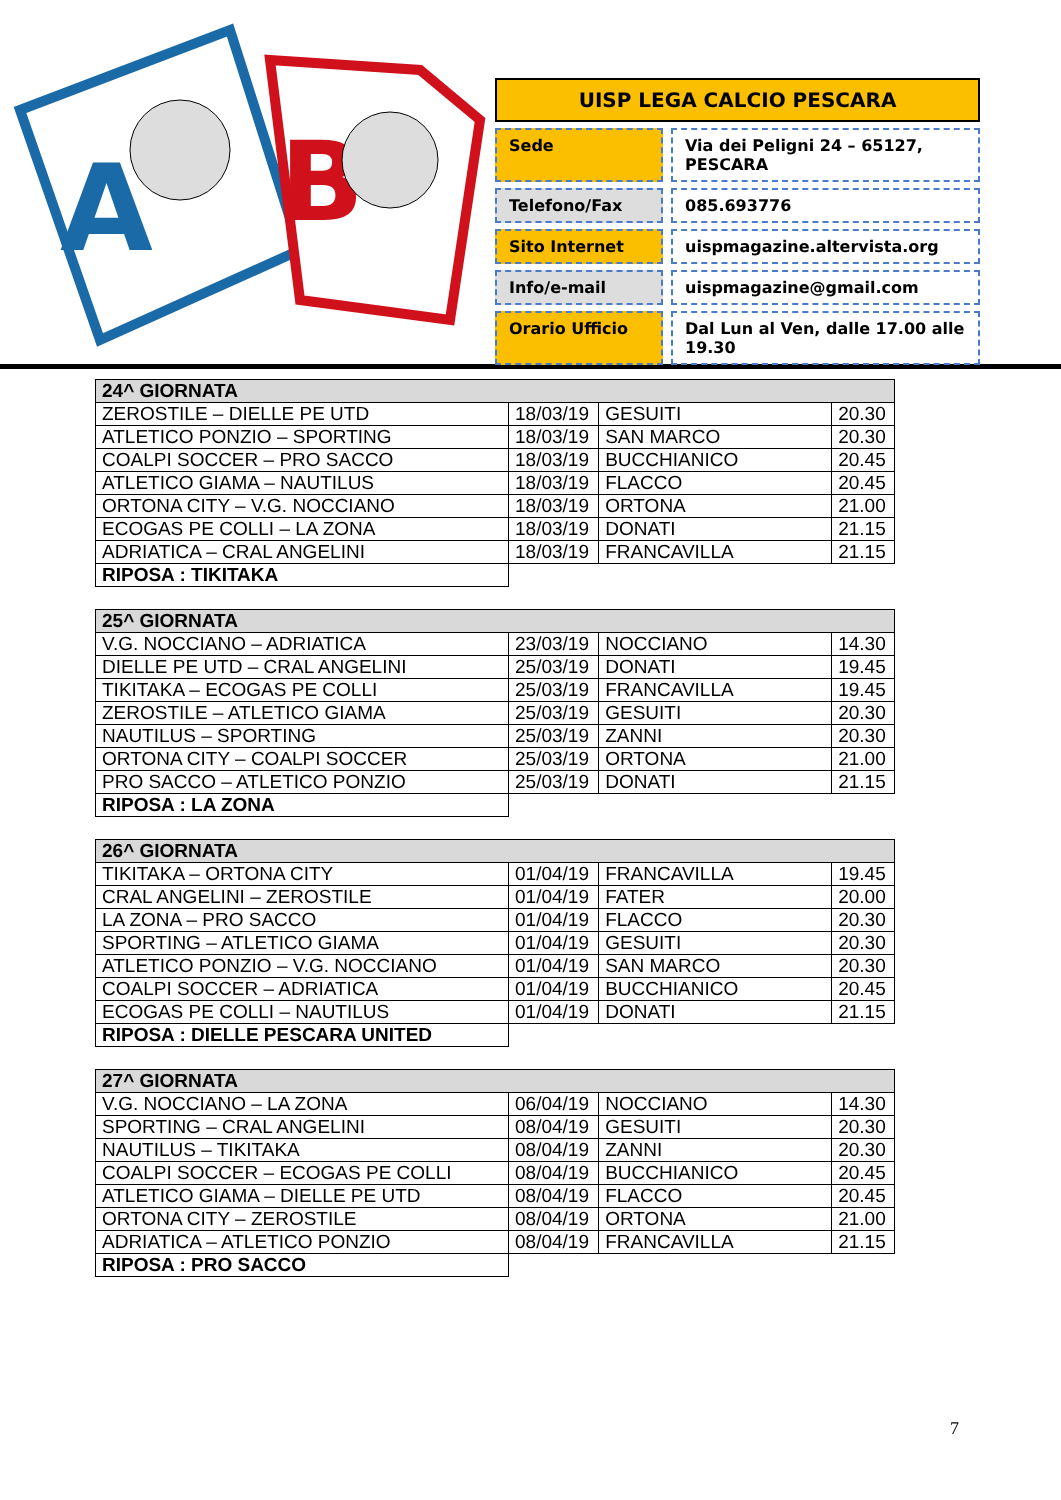A
B
UISP LEGA CALCIO PESCARA
Sede Via dei Peligni 24 – 65127, PESCARA
Telefono/Fax 085.693776
Sito Internet uispmagazine.altervista.org
Info/e-mail uispmagazine@gmail.com
Orario Ufficio Dal Lun al Ven, dalle 17.00 alle 19.30
| 24^ GIORNATA | | | |
| --- | --- | --- | --- |
| ZEROSTILE – DIELLE PE UTD | 18/03/19 | GESUITI | 20.30 |
| ATLETICO PONZIO – SPORTING | 18/03/19 | SAN MARCO | 20.30 |
| COALPI SOCCER – PRO SACCO | 18/03/19 | BUCCHIANICO | 20.45 |
| ATLETICO GIAMA – NAUTILUS | 18/03/19 | FLACCO | 20.45 |
| ORTONA CITY – V.G. NOCCIANO | 18/03/19 | ORTONA | 21.00 |
| ECOGAS PE COLLI – LA ZONA | 18/03/19 | DONATI | 21.15 |
| ADRIATICA – CRAL ANGELINI | 18/03/19 | FRANCAVILLA | 21.15 |
| RIPOSA : TIKITAKA | | | |
| 25^ GIORNATA | | | |
| --- | --- | --- | --- |
| V.G. NOCCIANO – ADRIATICA | 23/03/19 | NOCCIANO | 14.30 |
| DIELLE PE UTD – CRAL ANGELINI | 25/03/19 | DONATI | 19.45 |
| TIKITAKA – ECOGAS PE COLLI | 25/03/19 | FRANCAVILLA | 19.45 |
| ZEROSTILE – ATLETICO GIAMA | 25/03/19 | GESUITI | 20.30 |
| NAUTILUS – SPORTING | 25/03/19 | ZANNI | 20.30 |
| ORTONA CITY – COALPI SOCCER | 25/03/19 | ORTONA | 21.00 |
| PRO SACCO – ATLETICO PONZIO | 25/03/19 | DONATI | 21.15 |
| RIPOSA : LA ZONA | | | |
| 26^ GIORNATA | | | |
| --- | --- | --- | --- |
| TIKITAKA – ORTONA CITY | 01/04/19 | FRANCAVILLA | 19.45 |
| CRAL ANGELINI – ZEROSTILE | 01/04/19 | FATER | 20.00 |
| LA ZONA – PRO SACCO | 01/04/19 | FLACCO | 20.30 |
| SPORTING – ATLETICO GIAMA | 01/04/19 | GESUITI | 20.30 |
| ATLETICO PONZIO – V.G. NOCCIANO | 01/04/19 | SAN MARCO | 20.30 |
| COALPI SOCCER – ADRIATICA | 01/04/19 | BUCCHIANICO | 20.45 |
| ECOGAS PE COLLI – NAUTILUS | 01/04/19 | DONATI | 21.15 |
| RIPOSA : DIELLE PESCARA UNITED | | | |
| 27^ GIORNATA | | | |
| --- | --- | --- | --- |
| V.G. NOCCIANO – LA ZONA | 06/04/19 | NOCCIANO | 14.30 |
| SPORTING – CRAL ANGELINI | 08/04/19 | GESUITI | 20.30 |
| NAUTILUS – TIKITAKA | 08/04/19 | ZANNI | 20.30 |
| COALPI SOCCER – ECOGAS PE COLLI | 08/04/19 | BUCCHIANICO | 20.45 |
| ATLETICO GIAMA – DIELLE PE UTD | 08/04/19 | FLACCO | 20.45 |
| ORTONA CITY – ZEROSTILE | 08/04/19 | ORTONA | 21.00 |
| ADRIATICA – ATLETICO PONZIO | 08/04/19 | FRANCAVILLA | 21.15 |
| RIPOSA : PRO SACCO | | | |
7